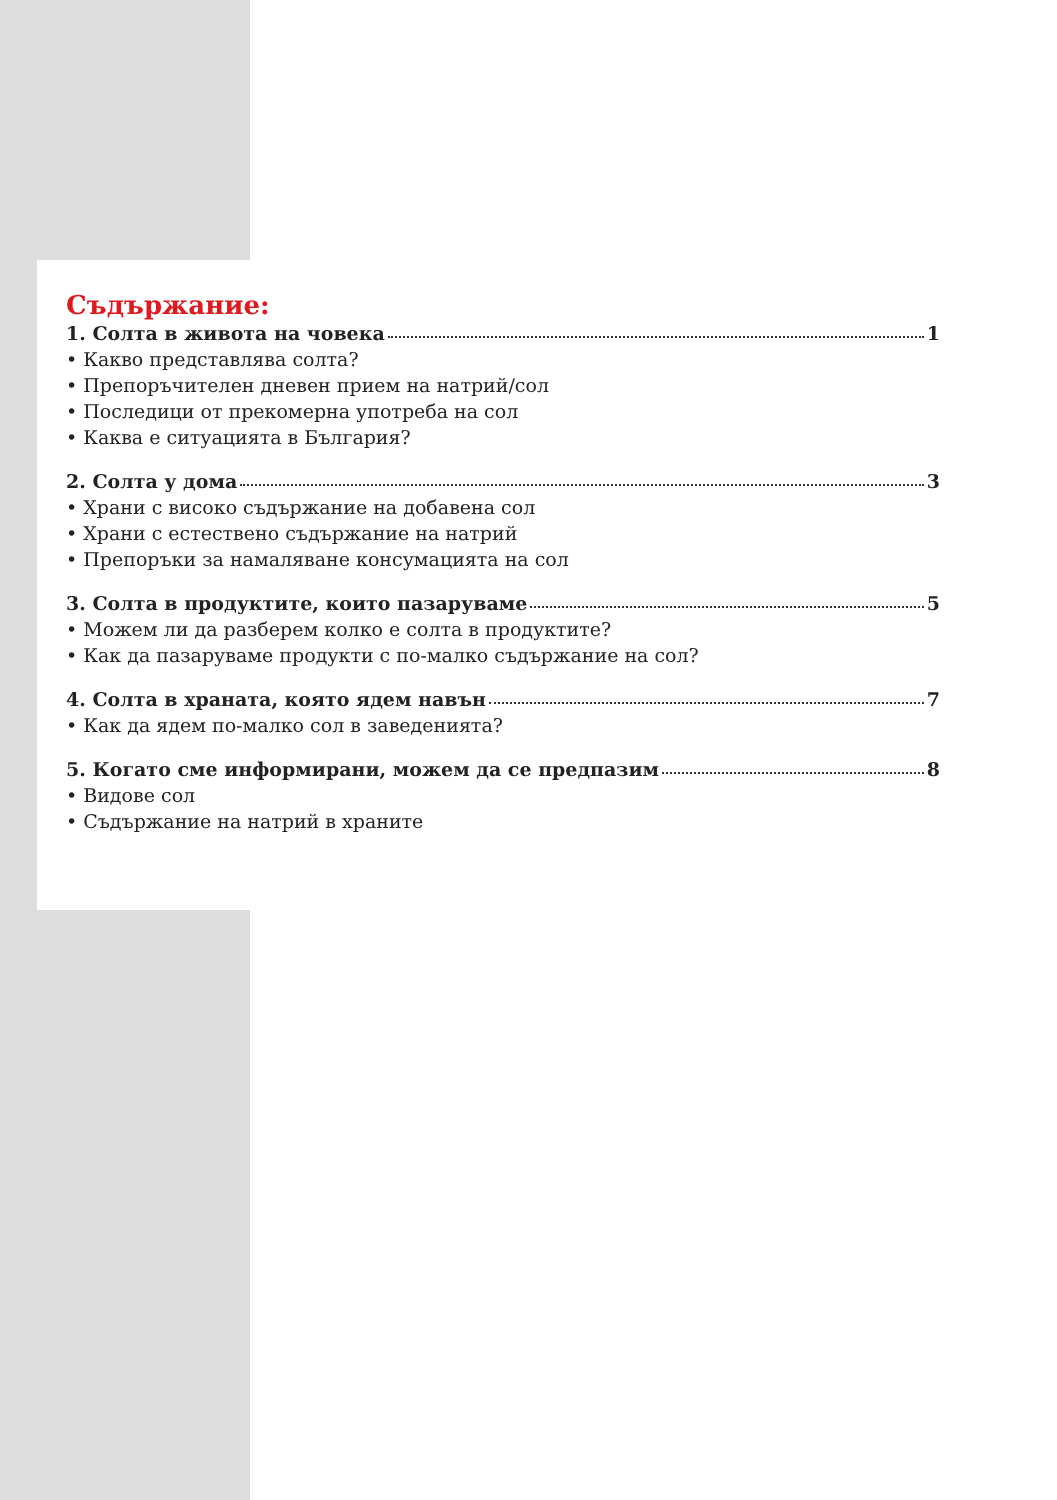Съдържание:
1. Солта в живота на човека 1
• Какво представлява солта?
• Препоръчителен дневен прием на натрий/сол
• Последици от прекомерна употреба на сол
• Каква е ситуацията в България?
2. Солта у дома 3
• Храни с високо съдържание на добавена сол
• Храни с естествено съдържание на натрий
• Препоръки за намаляване консумацията на сол
3. Солта в продуктите, които пазаруваме 5
• Можем ли да разберем колко е солта в продуктите?
• Как да пазаруваме продукти с по-малко съдържание на сол?
4. Солта в храната, която ядем навън 7
• Как да ядем по-малко сол в заведенията?
5. Когато сме информирани, можем да се предпазим 8
• Видове сол
• Съдържание на натрий в храните